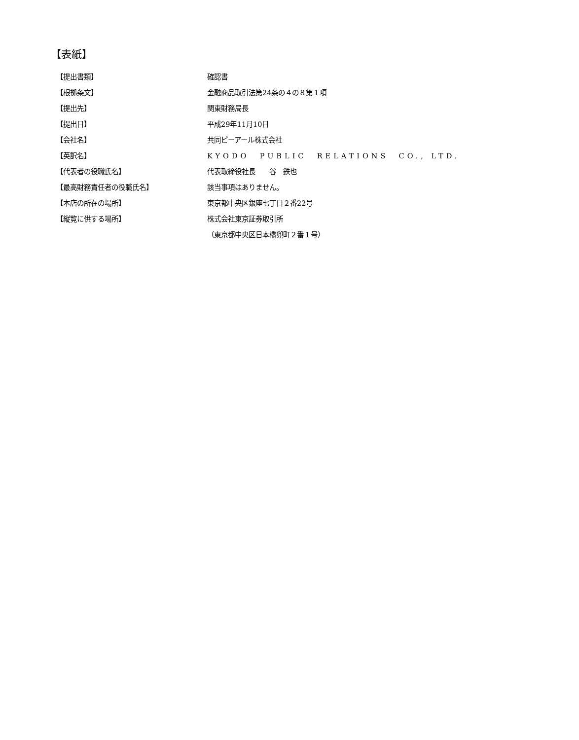【表紙】
【提出書類】 確認書
【根拠条文】 金融商品取引法第24条の４の８第１項
【提出先】 関東財務局長
【提出日】 平成29年11月10日
【会社名】 共同ピーアール株式会社
【英訳名】 KYODO PUBLIC RELATIONS CO., LTD.
【代表者の役職氏名】 代表取締役社長　　谷　鉄也
【最高財務責任者の役職氏名】 該当事項はありません。
【本店の所在の場所】 東京都中央区銀座七丁目２番22号
【縦覧に供する場所】 株式会社東京証券取引所
（東京都中央区日本橋兜町２番１号）